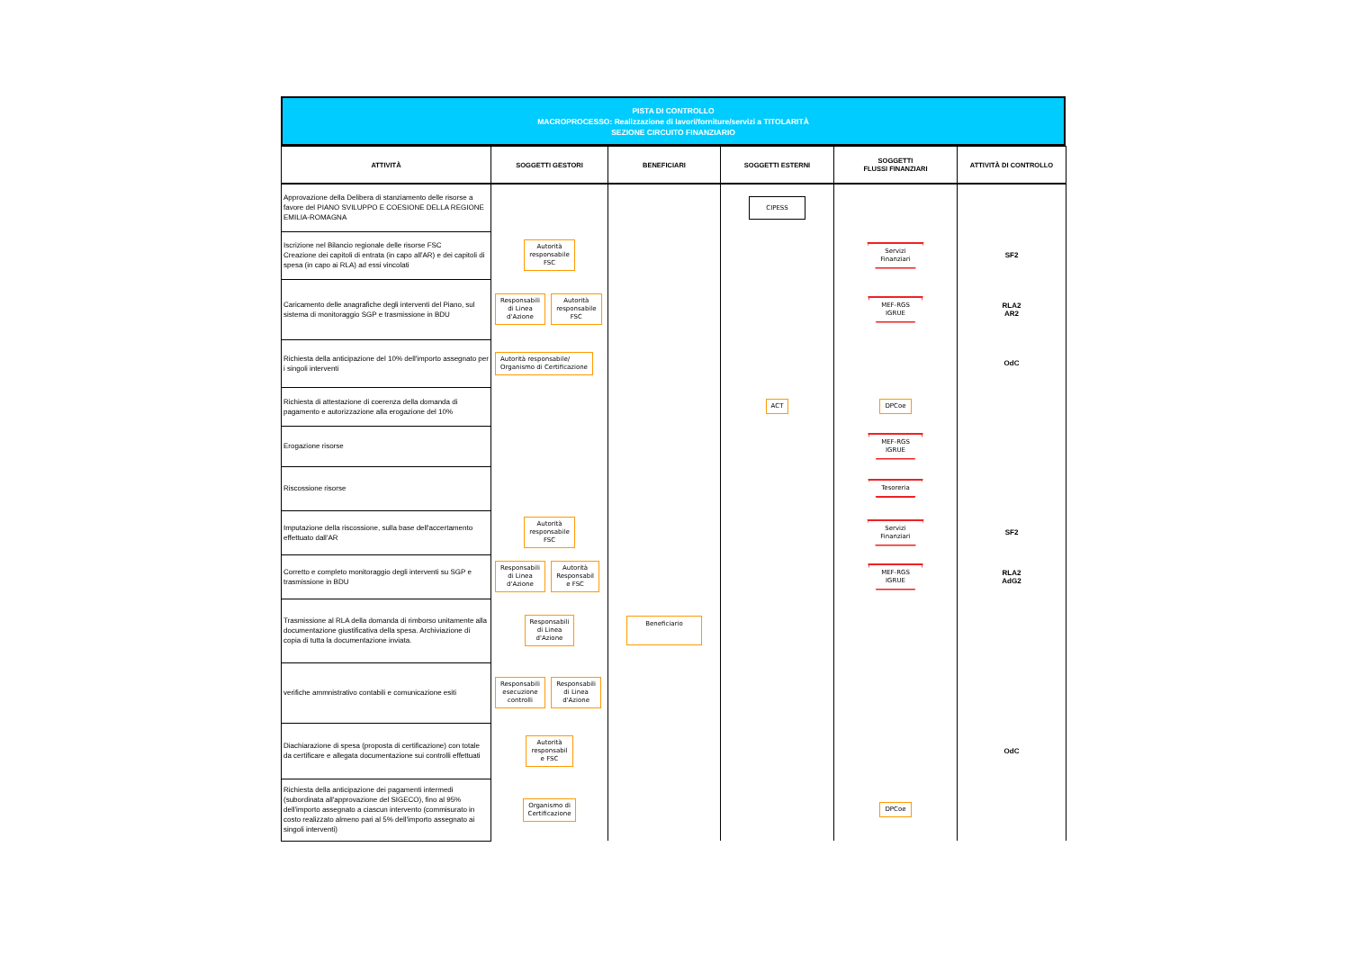PISTA DI CONTROLLO
MACROPROCESSO: Realizzazione di lavori/forniture/servizi a TITOLARITÀ
SEZIONE CIRCUITO FINANZIARIO
| ATTIVITÀ | SOGGETTI GESTORI | BENEFICIARI | SOGGETTI ESTERNI | SOGGETTI FLUSSI FINANZIARI | ATTIVITÀ DI CONTROLLO |
| --- | --- | --- | --- | --- | --- |
| Approvazione della Delibera di stanziamento delle risorse a favore del PIANO SVILUPPO E COESIONE DELLA REGIONE EMILIA-ROMAGNA | | | CIPESS | | |
| Iscrizione nel Bilancio regionale delle risorse FSC Creazione dei capitoli di entrata (in capo all'AR) e dei capitoli di spesa (in capo ai RLA) ad essi vincolati | Autorità responsabile FSC | | | Servizi Finanziari | SF2 |
| Caricamento delle anagrafiche degli interventi del Piano, sul sistema di monitoraggio SGP e trasmissione in BDU | Responsabili di Linea d'Azione Autorità responsabile FSC | | | MEF-RGS IGRUE | RLA2 AR2 |
| Richiesta della anticipazione del 10% dell'importo assegnato per i singoli interventi | Autorità responsabile/ Organismo di Certificazione | | | | OdC |
| Richiesta di attestazione di coerenza della domanda di pagamento e autorizzazione alla erogazione del 10% | | | ACT | DPCoe | |
| Erogazione risorse | | | | MEF-RGS IGRUE | |
| Riscossione risorse | | | | Tesoreria | |
| Imputazione della riscossione, sulla base dell'accertamento effettuato dall'AR | Autorità responsabile FSC | | | Servizi Finanziari | SF2 |
| Corretto e completo monitoraggio degli interventi su SGP e trasmissione in BDU | Responsabili di Linea d'Azione Autorità Responsabil e FSC | | | MEF-RGS IGRUE | RLA2 AdG2 |
| Trasmissione al RLA della domanda di rimborso unitamente alla documentazione giustificativa della spesa. Archiviazione di copia di tutta la documentazione inviata. | Responsabili di Linea d'Azione | Beneficiario | | | |
| verifiche ammnistrativo contabili e comunicazione esiti | Responsabili esecuzione controlli Responsabili di Linea d'Azione | | | | |
| Diachiarazione di spesa (proposta di certificazione) con totale da certificare e allegata documentazione sui controlli effettuati | Autorità responsabil e FSC | | | | OdC |
| Richiesta della anticipazione dei pagamenti intermedi (subordinata all'approvazione del SIGECO), fino al 95% dell'importo assegnato a ciascun intervento (commisurato in costo realizzato almeno pari al 5% dell'importo assegnato ai singoli interventi) | Organismo di Certificazione | | | DPCoe | |